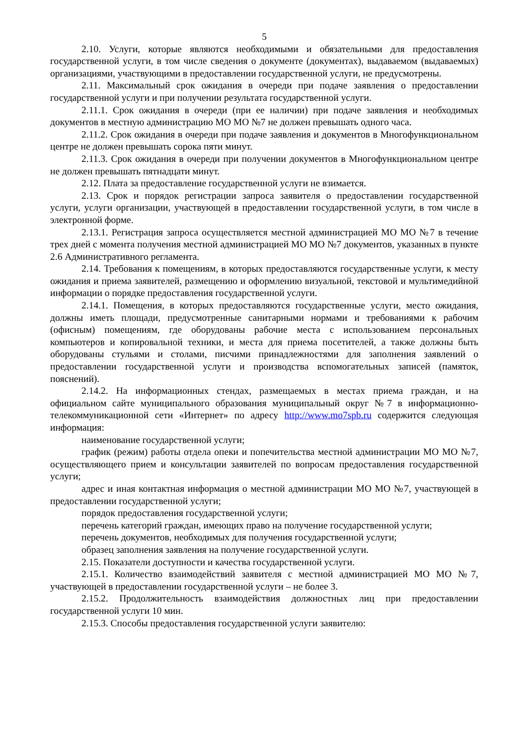5
2.10. Услуги, которые являются необходимыми и обязательными для предоставления государственной услуги, в том числе сведения о документе (документах), выдаваемом (выдаваемых) организациями, участвующими в предоставлении государственной услуги, не предусмотрены.
2.11. Максимальный срок ожидания в очереди при подаче заявления о предоставлении государственной услуги и при получении результата государственной услуги.
2.11.1. Срок ожидания в очереди (при ее наличии) при подаче заявления и необходимых документов в местную администрацию МО МО №7 не должен превышать одного часа.
2.11.2. Срок ожидания в очереди при подаче заявления и документов в Многофункциональном центре не должен превышать сорока пяти минут.
2.11.3. Срок ожидания в очереди при получении документов в Многофункциональном центре не должен превышать пятнадцати минут.
2.12. Плата за предоставление государственной услуги не взимается.
2.13. Срок и порядок регистрации запроса заявителя о предоставлении государственной услуги, услуги организации, участвующей в предоставлении государственной услуги, в том числе в электронной форме.
2.13.1. Регистрация запроса осуществляется местной администрацией МО МО №7 в течение трех дней с момента получения местной администрацией МО МО №7 документов, указанных в пункте 2.6 Административного регламента.
2.14. Требования к помещениям, в которых предоставляются государственные услуги, к месту ожидания и приема заявителей, размещению и оформлению визуальной, текстовой и мультимедийной информации о порядке предоставления государственной услуги.
2.14.1. Помещения, в которых предоставляются государственные услуги, место ожидания, должны иметь площади, предусмотренные санитарными нормами и требованиями к рабочим (офисным) помещениям, где оборудованы рабочие места с использованием персональных компьютеров и копировальной техники, и места для приема посетителей, а также должны быть оборудованы стульями и столами, писчими принадлежностями для заполнения заявлений о предоставлении государственной услуги и производства вспомогательных записей (памяток, пояснений).
2.14.2. На информационных стендах, размещаемых в местах приема граждан, и на официальном сайте муниципального образования муниципальный округ №7 в информационно-телекоммуникационной сети «Интернет» по адресу http://www.mo7spb.ru содержится следующая информация:
наименование государственной услуги;
график (режим) работы отдела опеки и попечительства местной администрации МО МО №7, осуществляющего прием и консультации заявителей по вопросам предоставления государственной услуги;
адрес и иная контактная информация о местной администрации МО МО №7, участвующей в предоставлении государственной услуги;
порядок предоставления государственной услуги;
перечень категорий граждан, имеющих право на получение государственной услуги;
перечень документов, необходимых для получения государственной услуги;
образец заполнения заявления на получение государственной услуги.
2.15. Показатели доступности и качества государственной услуги.
2.15.1. Количество взаимодействий заявителя с местной администрацией МО МО №7, участвующей в предоставлении государственной услуги – не более 3.
2.15.2. Продолжительность взаимодействия должностных лиц при предоставлении государственной услуги 10 мин.
2.15.3. Способы предоставления государственной услуги заявителю: